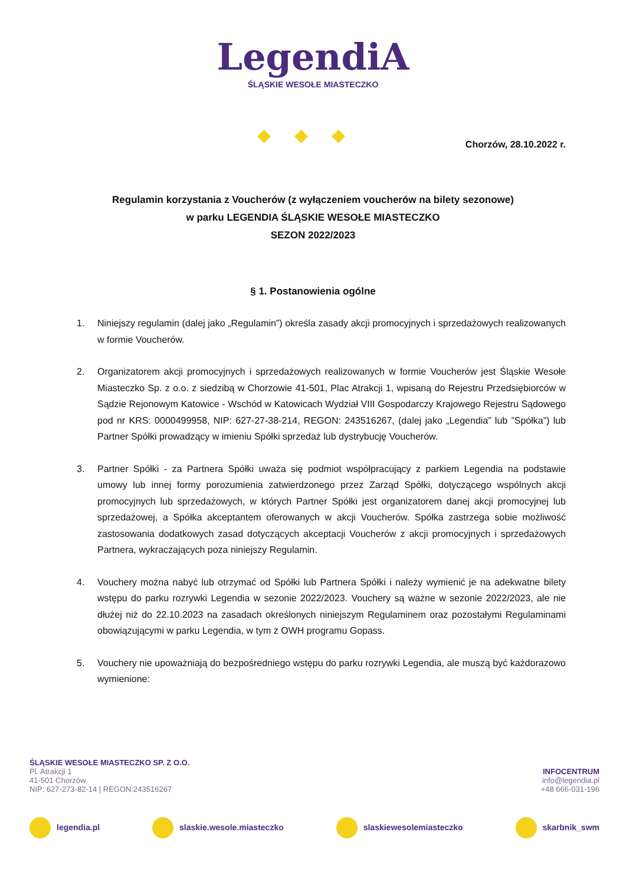LegendiA
ŚLĄSKIE WESOŁE MIASTECZKO
◆◆◆
Chorzów, 28.10.2022 r.
Regulamin korzystania z Voucherów (z wyłączeniem voucherów na bilety sezonowe)
w parku LEGENDIA ŚLĄSKIE WESOŁE MIASTECZKO
SEZON 2022/2023
§ 1. Postanowienia ogólne
1. Niniejszy regulamin (dalej jako „Regulamin”) określa zasady akcji promocyjnych i sprzedażowych realizowanych w formie Voucherów.
2. Organizatorem akcji promocyjnych i sprzedażowych realizowanych w formie Voucherów jest Śląskie Wesołe Miasteczko Sp. z o.o. z siedzibą w Chorzowie 41-501, Plac Atrakcji 1, wpisaną do Rejestru Przedsiębiorców w Sądzie Rejonowym Katowice - Wschód w Katowicach Wydział VIII Gospodarczy Krajowego Rejestru Sądowego pod nr KRS: 0000499958, NIP: 627-27-38-214, REGON: 243516267, (dalej jako „Legendia” lub ”Spółka”) lub Partner Spółki prowadzący w imieniu Spółki sprzedaż lub dystrybucję Voucherów.
3. Partner Spółki - za Partnera Spółki uważa się podmiot współpracujący z parkiem Legendia na podstawie umowy lub innej formy porozumienia zatwierdzonego przez Zarząd Spółki, dotyczącego wspólnych akcji promocyjnych lub sprzedażowych, w których Partner Spółki jest organizatorem danej akcji promocyjnej lub sprzedażowej, a Spółka akceptantem oferowanych w akcji Voucherów. Spółka zastrzega sobie możliwość zastosowania dodatkowych zasad dotyczących akceptacji Voucherów z akcji promocyjnych i sprzedażowych Partnera, wykraczających poza niniejszy Regulamin.
4. Vouchery można nabyć lub otrzymać od Spółki lub Partnera Spółki i należy wymienić je na adekwatne bilety wstępu do parku rozrywki Legendia w sezonie 2022/2023. Vouchery są ważne w sezonie 2022/2023, ale nie dłużej niż do 22.10.2023 na zasadach określonych niniejszym Regulaminem oraz pozostałymi Regulaminami obowiązującymi w parku Legendia, w tym z OWH programu Gopass.
5. Vouchery nie upoważniają do bezpośredniego wstępu do parku rozrywki Legendia, ale muszą być każdorazowo wymienione:
ŚLĄSKIE WESOŁE MIASTECZKO SP. Z O.O.
Pl. Atrakcji 1
41-501 Chorzów
NIP: 627-273-82-14 | REGON:243516267
INFOCENTRUM
info@legendia.pl
+48 666-031-196
legendia.pl slaskie.wesole.miasteczko slaskiewesolemiasteczko skarbnik_swm